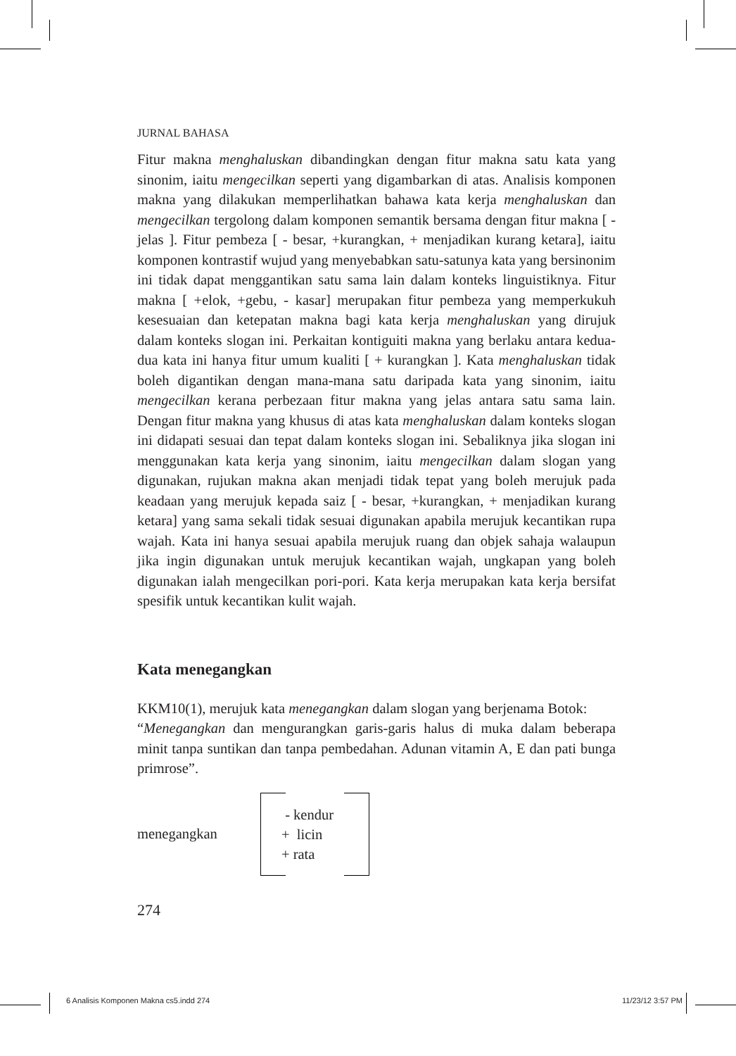JURNAL BAHASA
Fitur makna menghaluskan dibandingkan dengan fitur makna satu kata yang sinonim, iaitu mengecilkan seperti yang digambarkan di atas. Analisis komponen makna yang dilakukan memperlihatkan bahawa kata kerja menghaluskan dan mengecilkan tergolong dalam komponen semantik bersama dengan fitur makna [ - jelas ]. Fitur pembeza [ - besar, +kurangkan, + menjadikan kurang ketara], iaitu komponen kontrastif wujud yang menyebabkan satu-satunya kata yang bersinonim ini tidak dapat menggantikan satu sama lain dalam konteks linguistiknya. Fitur makna [ +elok, +gebu, - kasar] merupakan fitur pembeza yang memperkukuh kesesuaian dan ketepatan makna bagi kata kerja menghaluskan yang dirujuk dalam konteks slogan ini. Perkaitan kontiguiti makna yang berlaku antara kedua-dua kata ini hanya fitur umum kualiti [ + kurangkan ]. Kata menghaluskan tidak boleh digantikan dengan mana-mana satu daripada kata yang sinonim, iaitu mengecilkan kerana perbezaan fitur makna yang jelas antara satu sama lain. Dengan fitur makna yang khusus di atas kata menghaluskan dalam konteks slogan ini didapati sesuai dan tepat dalam konteks slogan ini. Sebaliknya jika slogan ini menggunakan kata kerja yang sinonim, iaitu mengecilkan dalam slogan yang digunakan, rujukan makna akan menjadi tidak tepat yang boleh merujuk pada keadaan yang merujuk kepada saiz [ - besar, +kurangkan, + menjadikan kurang ketara] yang sama sekali tidak sesuai digunakan apabila merujuk kecantikan rupa wajah. Kata ini hanya sesuai apabila merujuk ruang dan objek sahaja walaupun jika ingin digunakan untuk merujuk kecantikan wajah, ungkapan yang boleh digunakan ialah mengecilkan pori-pori. Kata kerja merupakan kata kerja bersifat spesifik untuk kecantikan kulit wajah.
Kata menegangkan
KKM10(1), merujuk kata menegangkan dalam slogan yang berjenama Botok:
“Menegangkan dan mengurangkan garis-garis halus di muka dalam beberapa minit tanpa suntikan dan tanpa pembedahan. Adunan vitamin A, E dan pati bunga primrose”.
menegangkan
- kendur
+ licin
+ rata
274
6 Analisis Komponen Makna cs5.indd 274 11/23/12 3:57 PM